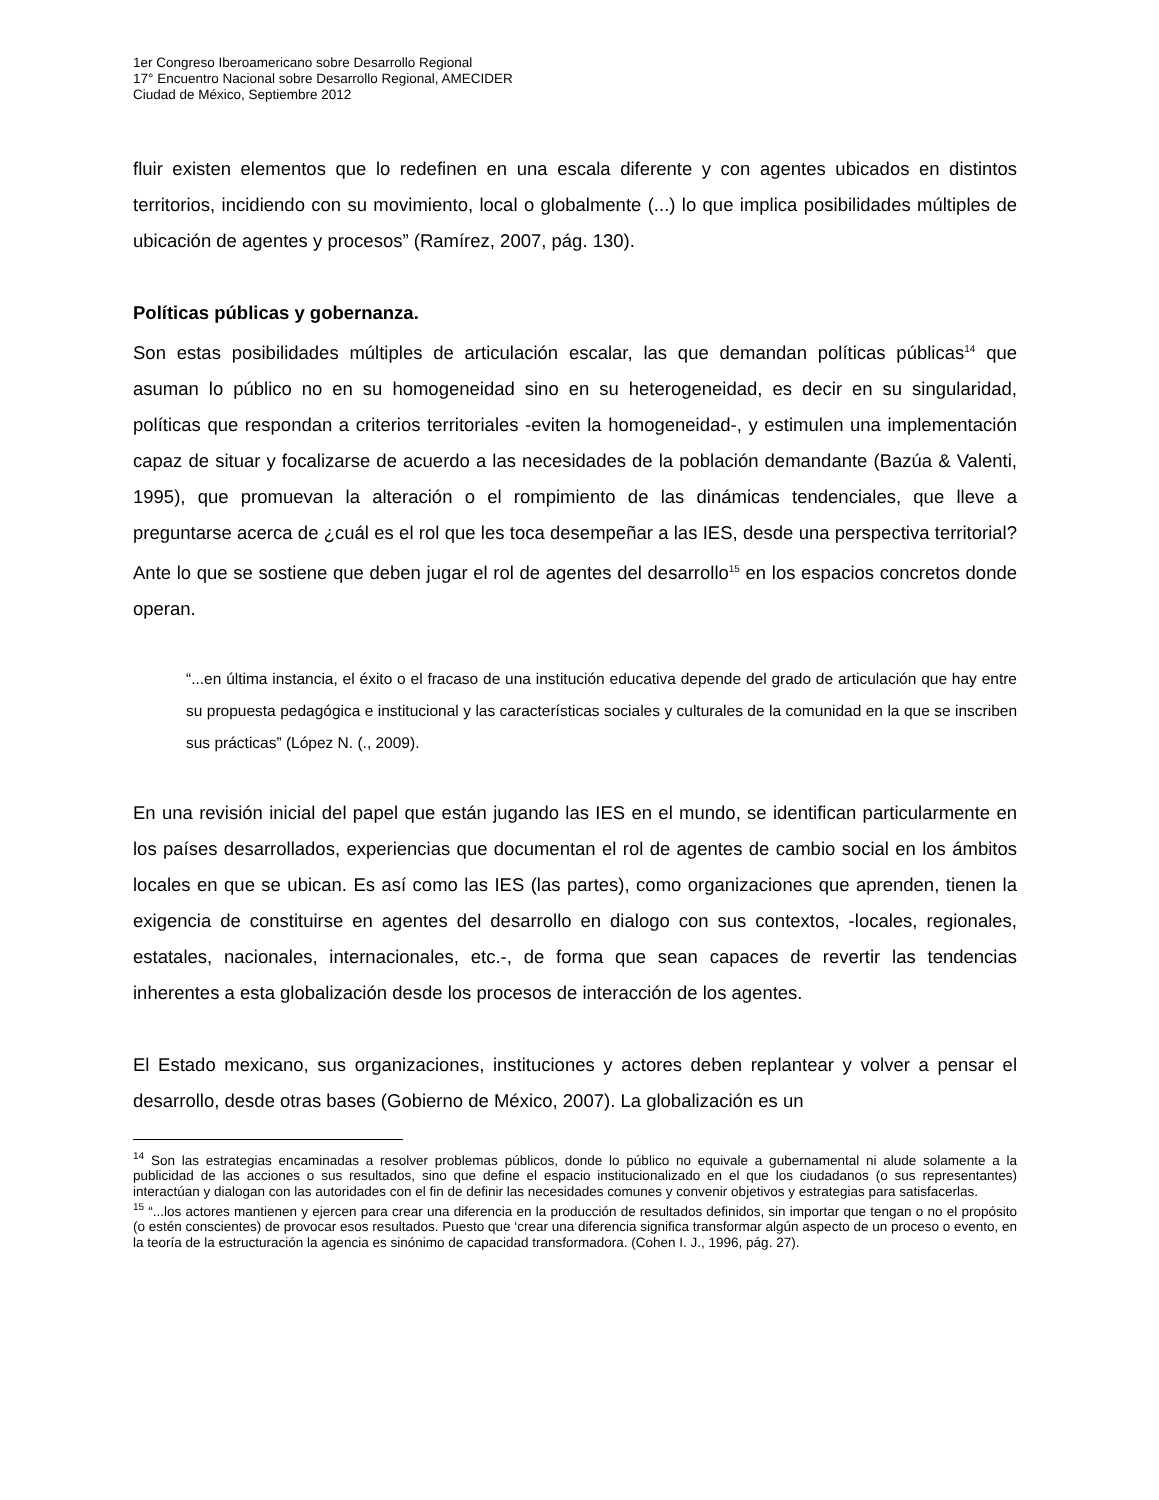1er Congreso Iberoamericano sobre Desarrollo Regional
17° Encuentro Nacional sobre Desarrollo Regional, AMECIDER
Ciudad de México, Septiembre 2012
fluir existen elementos que lo redefinen en una escala diferente y con agentes ubicados en distintos territorios, incidiendo con su movimiento, local o globalmente (...) lo que implica posibilidades múltiples de ubicación de agentes y procesos” (Ramírez, 2007, pág. 130).
Políticas públicas y gobernanza.
Son estas posibilidades múltiples de articulación escalar, las que demandan políticas públicas<sup>14</sup> que asuman lo público no en su homogeneidad sino en su heterogeneidad, es decir en su singularidad, políticas que respondan a criterios territoriales -eviten la homogeneidad-, y estimulen una implementación capaz de situar y focalizarse de acuerdo a las necesidades de la población demandante (Bazúa & Valenti, 1995), que promuevan la alteración o el rompimiento de las dinámicas tendenciales, que lleve a preguntarse acerca de ¿cuál es el rol que les toca desempeñar a las IES, desde una perspectiva territorial? Ante lo que se sostiene que deben jugar el rol de agentes del desarrollo<sup>15</sup> en los espacios concretos donde operan.
“...en última instancia, el éxito o el fracaso de una institución educativa depende del grado de articulación que hay entre su propuesta pedagógica e institucional y las características sociales y culturales de la comunidad en la que se inscriben sus prácticas” (López N. (., 2009).
En una revisión inicial del papel que están jugando las IES en el mundo, se identifican particularmente en los países desarrollados, experiencias que documentan el rol de agentes de cambio social en los ámbitos locales en que se ubican. Es así como las IES (las partes), como organizaciones que aprenden, tienen la exigencia de constituirse en agentes del desarrollo en dialogo con sus contextos, -locales, regionales, estatales, nacionales, internacionales, etc.-, de forma que sean capaces de revertir las tendencias inherentes a esta globalización desde los procesos de interacción de los agentes.
El Estado mexicano, sus organizaciones, instituciones y actores deben replantear y volver a pensar el desarrollo, desde otras bases (Gobierno de México, 2007). La globalización es un
<sup>14</sup> Son las estrategias encaminadas a resolver problemas públicos, donde lo público no equivale a gubernamental ni alude solamente a la publicidad de las acciones o sus resultados, sino que define el espacio institucionalizado en el que los ciudadanos (o sus representantes) interactúan y dialogan con las autoridades con el fin de definir las necesidades comunes y convenir objetivos y estrategias para satisfacerlas.
<sup>15</sup> “...los actores mantienen y ejercen para crear una diferencia en la producción de resultados definidos, sin importar que tengan o no el propósito (o estén conscientes) de provocar esos resultados. Puesto que ‘crear una diferencia significa transformar algún aspecto de un proceso o evento, en la teoría de la estructuración la agencia es sinónimo de capacidad transformadora. (Cohen I. J., 1996, pág. 27).